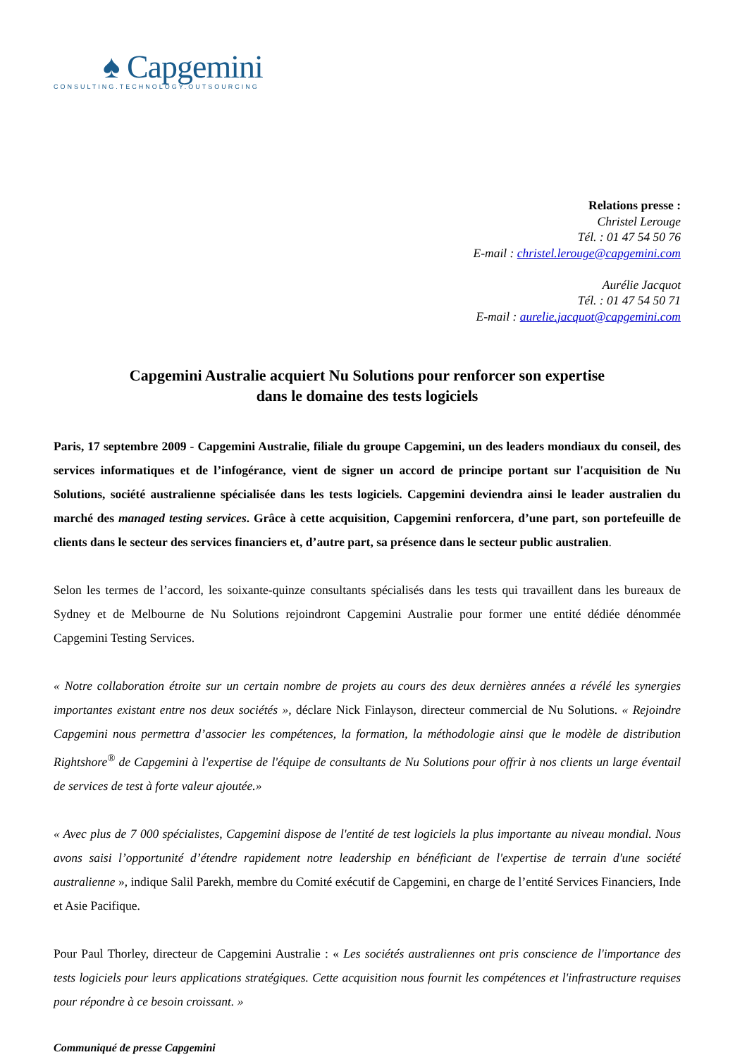♠ Capgemini
CONSULTING.TECHNOLOGY.OUTSOURCING
Relations presse :
Christel Lerouge
Tél. : 01 47 54 50 76
E-mail : christel.lerouge@capgemini.com
Aurélie Jacquot
Tél. : 01 47 54 50 71
E-mail : aurelie.jacquot@capgemini.com
Capgemini Australie acquiert Nu Solutions pour renforcer son expertise
dans le domaine des tests logiciels
Paris, 17 septembre 2009 - Capgemini Australie, filiale du groupe Capgemini, un des leaders mondiaux du conseil, des services informatiques et de l’infogérance, vient de signer un accord de principe portant sur l'acquisition de Nu Solutions, société australienne spécialisée dans les tests logiciels. Capgemini deviendra ainsi le leader australien du marché des managed testing services. Grâce à cette acquisition, Capgemini renforcera, d’une part, son portefeuille de clients dans le secteur des services financiers et, d’autre part, sa présence dans le secteur public australien.
Selon les termes de l’accord, les soixante-quinze consultants spécialisés dans les tests qui travaillent dans les bureaux de Sydney et de Melbourne de Nu Solutions rejoindront Capgemini Australie pour former une entité dédiée dénommée Capgemini Testing Services.
« Notre collaboration étroite sur un certain nombre de projets au cours des deux dernières années a révélé les synergies importantes existant entre nos deux sociétés », déclare Nick Finlayson, directeur commercial de Nu Solutions. « Rejoindre Capgemini nous permettra d’associer les compétences, la formation, la méthodologie ainsi que le modèle de distribution Rightshore<sup>®</sup> de Capgemini à l'expertise de l'équipe de consultants de Nu Solutions pour offrir à nos clients un large éventail de services de test à forte valeur ajoutée.»
« Avec plus de 7 000 spécialistes, Capgemini dispose de l'entité de test logiciels la plus importante au niveau mondial. Nous avons saisi l’opportunité d’étendre rapidement notre leadership en bénéficiant de l'expertise de terrain d'une société australienne », indique Salil Parekh, membre du Comité exécutif de Capgemini, en charge de l’entité Services Financiers, Inde et Asie Pacifique.
Pour Paul Thorley, directeur de Capgemini Australie : « Les sociétés australiennes ont pris conscience de l'importance des tests logiciels pour leurs applications stratégiques. Cette acquisition nous fournit les compétences et l'infrastructure requises pour répondre à ce besoin croissant. »
Communiqué de presse Capgemini